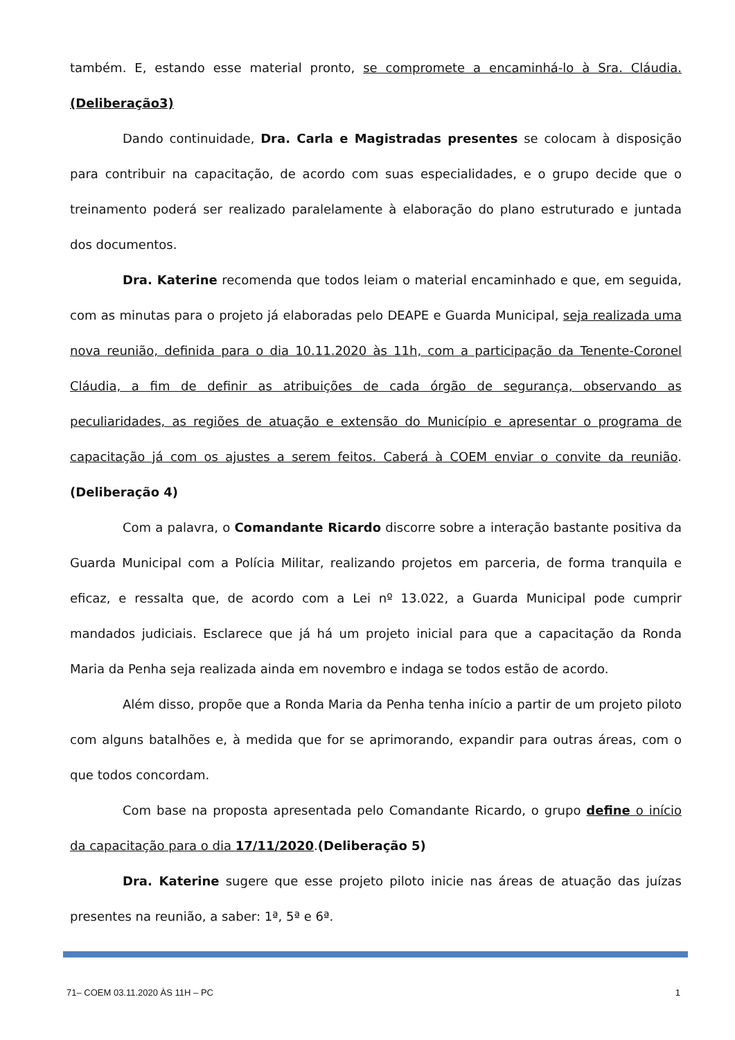também. E, estando esse material pronto, se compromete a encaminhá-lo à Sra. Cláudia. (Deliberação3)
Dando continuidade, Dra. Carla e Magistradas presentes se colocam à disposição para contribuir na capacitação, de acordo com suas especialidades, e o grupo decide que o treinamento poderá ser realizado paralelamente à elaboração do plano estruturado e juntada dos documentos.
Dra. Katerine recomenda que todos leiam o material encaminhado e que, em seguida, com as minutas para o projeto já elaboradas pelo DEAPE e Guarda Municipal, seja realizada uma nova reunião, definida para o dia 10.11.2020 às 11h, com a participação da Tenente-Coronel Cláudia, a fim de definir as atribuições de cada órgão de segurança, observando as peculiaridades, as regiões de atuação e extensão do Município e apresentar o programa de capacitação já com os ajustes a serem feitos. Caberá à COEM enviar o convite da reunião. (Deliberação 4)
Com a palavra, o Comandante Ricardo discorre sobre a interação bastante positiva da Guarda Municipal com a Polícia Militar, realizando projetos em parceria, de forma tranquila e eficaz, e ressalta que, de acordo com a Lei nº 13.022, a Guarda Municipal pode cumprir mandados judiciais. Esclarece que já há um projeto inicial para que a capacitação da Ronda Maria da Penha seja realizada ainda em novembro e indaga se todos estão de acordo.
Além disso, propõe que a Ronda Maria da Penha tenha início a partir de um projeto piloto com alguns batalhões e, à medida que for se aprimorando, expandir para outras áreas, com o que todos concordam.
Com base na proposta apresentada pelo Comandante Ricardo, o grupo define o início da capacitação para o dia 17/11/2020.(Deliberação 5)
Dra. Katerine sugere que esse projeto piloto inicie nas áreas de atuação das juízas presentes na reunião, a saber: 1ª, 5ª e 6ª.
71– COEM 03.11.2020 ÀS 11H – PC 1